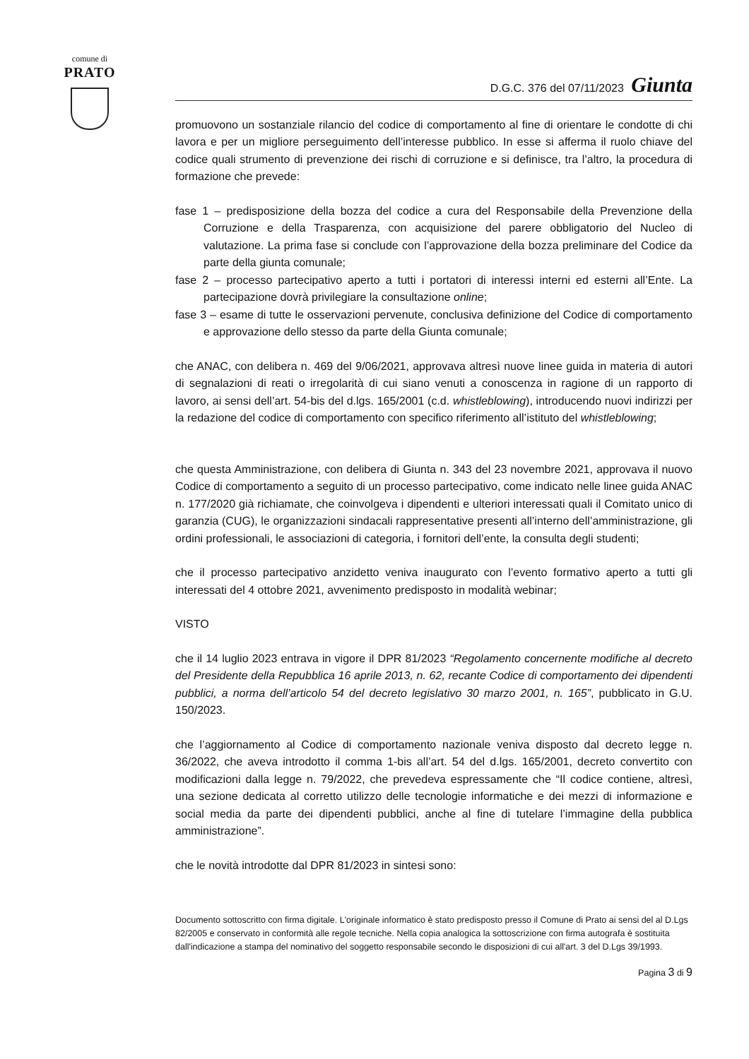comune di
PRATO
D.G.C. 376 del 07/11/2023 Giunta
promuovono un sostanziale rilancio del codice di comportamento al fine di orientare le condotte di chi lavora e per un migliore perseguimento dell’interesse pubblico. In esse si afferma il ruolo chiave del codice quali strumento di prevenzione dei rischi di corruzione e si definisce, tra l’altro, la procedura di formazione che prevede:
fase 1 – predisposizione della bozza del codice a cura del Responsabile della Prevenzione della Corruzione e della Trasparenza, con acquisizione del parere obbligatorio del Nucleo di valutazione. La prima fase si conclude con l’approvazione della bozza preliminare del Codice da parte della giunta comunale;
fase 2 – processo partecipativo aperto a tutti i portatori di interessi interni ed esterni all’Ente. La partecipazione dovrà privilegiare la consultazione online;
fase 3 – esame di tutte le osservazioni pervenute, conclusiva definizione del Codice di comportamento e approvazione dello stesso da parte della Giunta comunale;
che ANAC, con delibera n. 469 del 9/06/2021, approvava altresì nuove linee guida in materia di autori di segnalazioni di reati o irregolarità di cui siano venuti a conoscenza in ragione di un rapporto di lavoro, ai sensi dell’art. 54-bis del d.lgs. 165/2001 (c.d. whistleblowing), introducendo nuovi indirizzi per la redazione del codice di comportamento con specifico riferimento all’istituto del whistleblowing;
che questa Amministrazione, con delibera di Giunta n. 343 del 23 novembre 2021, approvava il nuovo Codice di comportamento a seguito di un processo partecipativo, come indicato nelle linee guida ANAC n. 177/2020 già richiamate, che coinvolgeva i dipendenti e ulteriori interessati quali il Comitato unico di garanzia (CUG), le organizzazioni sindacali rappresentative presenti all’interno dell’amministrazione, gli ordini professionali, le associazioni di categoria, i fornitori dell’ente, la consulta degli studenti;
che il processo partecipativo anzidetto veniva inaugurato con l’evento formativo aperto a tutti gli interessati del 4 ottobre 2021, avvenimento predisposto in modalità webinar;
VISTO
che il 14 luglio 2023 entrava in vigore il DPR 81/2023 “Regolamento concernente modifiche al decreto del Presidente della Repubblica 16 aprile 2013, n. 62, recante Codice di comportamento dei dipendenti pubblici, a norma dell’articolo 54 del decreto legislativo 30 marzo 2001, n. 165”, pubblicato in G.U. 150/2023.
che l’aggiornamento al Codice di comportamento nazionale veniva disposto dal decreto legge n. 36/2022, che aveva introdotto il comma 1-bis all’art. 54 del d.lgs. 165/2001, decreto convertito con modificazioni dalla legge n. 79/2022, che prevedeva espressamente che “Il codice contiene, altresì, una sezione dedicata al corretto utilizzo delle tecnologie informatiche e dei mezzi di informazione e social media da parte dei dipendenti pubblici, anche al fine di tutelare l’immagine della pubblica amministrazione”.
che le novità introdotte dal DPR 81/2023 in sintesi sono:
Documento sottoscritto con firma digitale. L'originale informatico è stato predisposto presso il Comune di Prato ai sensi del al D.Lgs 82/2005 e conservato in conformità alle regole tecniche. Nella copia analogica la sottoscrizione con firma autografa è sostituita dall'indicazione a stampa del nominativo del soggetto responsabile secondo le disposizioni di cui all'art. 3 del D.Lgs 39/1993.
Pagina 3 di 9